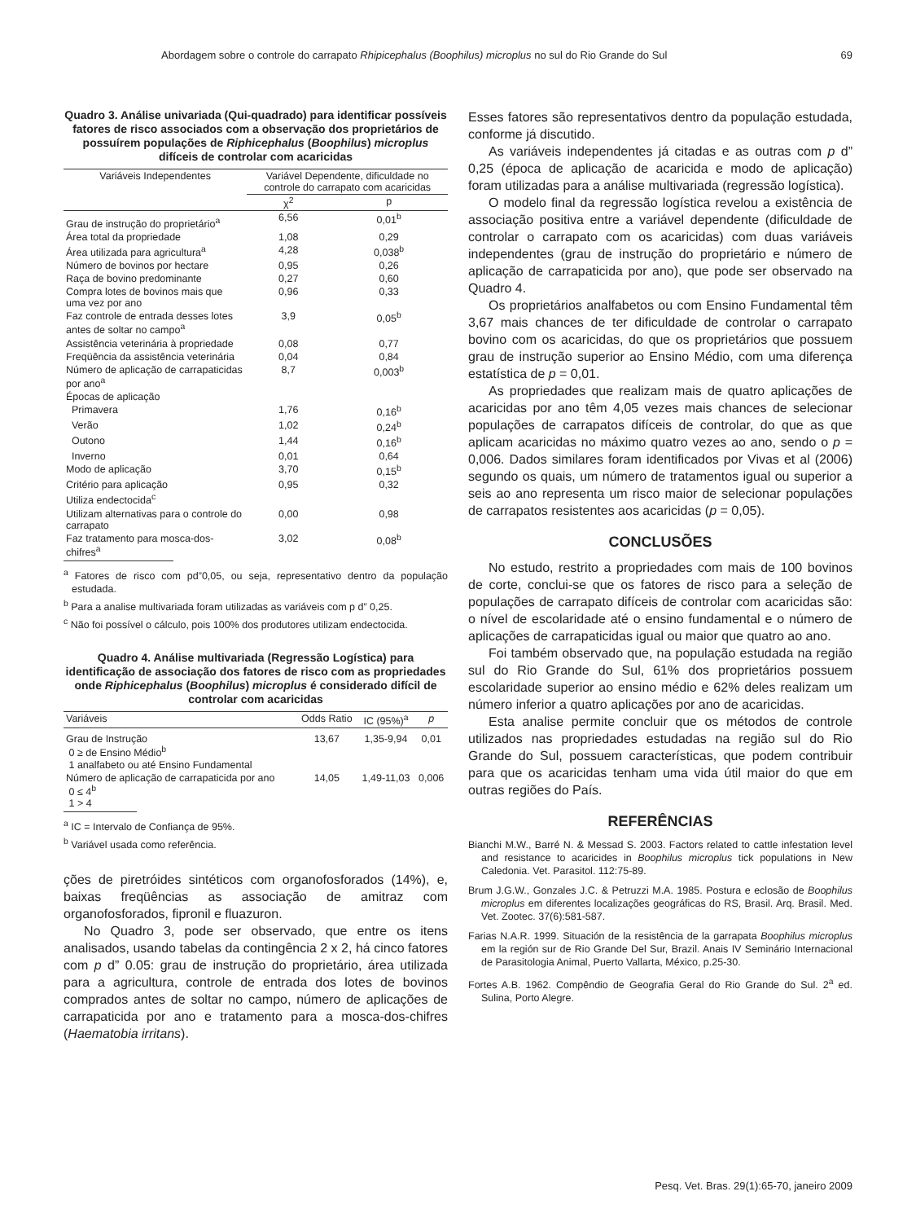Abordagem sobre o controle do carrapato Rhipicephalus (Boophilus) microplus no sul do Rio Grande do Sul 69
Quadro 3. Análise univariada (Qui-quadrado) para identificar possíveis fatores de risco associados com a observação dos proprietários de possuírem populações de Riphicephalus (Boophilus) microplus difíceis de controlar com acaricidas
| Variáveis Independentes | Variável Dependente, dificuldade no controle do carrapato com acaricidas | |
| --- | --- | --- |
| | χ<sup>2</sup> | p |
| Grau de instrução do proprietário<sup>a</sup> | 6,56 | 0,01<sup>b</sup> |
| Área total da propriedade | 1,08 | 0,29 |
| Área utilizada para agricultura<sup>a</sup> | 4,28 | 0,038<sup>b</sup> |
| Número de bovinos por hectare | 0,95 | 0,26 |
| Raça de bovino predominante | 0,27 | 0,60 |
| Compra lotes de bovinos mais que uma vez por ano | 0,96 | 0,33 |
| Faz controle de entrada desses lotes antes de soltar no campo<sup>a</sup> | 3,9 | 0,05<sup>b</sup> |
| Assistência veterinária à propriedade | 0,08 | 0,77 |
| Freqüência da assistência veterinária | 0,04 | 0,84 |
| Número de aplicação de carrapaticidas por ano<sup>a</sup> | 8,7 | 0,003<sup>b</sup> |
| Épocas de aplicação | | |
| Primavera | 1,76 | 0,16<sup>b</sup> |
| Verão | 1,02 | 0,24<sup>b</sup> |
| Outono | 1,44 | 0,16<sup>b</sup> |
| Inverno | 0,01 | 0,64 |
| Modo de aplicação | 3,70 | 0,15<sup>b</sup> |
| Critério para aplicação | 0,95 | 0,32 |
| Utiliza endectocida<sup>c</sup> | | |
| Utilizam alternativas para o controle do carrapato | 0,00 | 0,98 |
| Faz tratamento para mosca-dos-chifres<sup>a</sup> | 3,02 | 0,08<sup>b</sup> |
<sup>a</sup> Fatores de risco com pd”0,05, ou seja, representativo dentro da população estudada.
<sup>b</sup> Para a analise multivariada foram utilizadas as variáveis com p d” 0,25.
<sup>c</sup> Não foi possível o cálculo, pois 100% dos produtores utilizam endectocida.
Quadro 4. Análise multivariada (Regressão Logística) para identificação de associação dos fatores de risco com as propriedades onde Riphicephalus (Boophilus) microplus é considerado difícil de controlar com acaricidas
| Variáveis | Odds Ratio | IC (95%)<sup>a</sup> | p |
| --- | --- | --- | --- |
| Grau de Instrução 0 ≥ de Ensino Médio<sup>b</sup> 1 analfabeto ou até Ensino Fundamental | 13,67 | 1,35-9,94 | 0,01 |
| Número de aplicação de carrapaticida por ano 0 ≤ 4<sup>b</sup> 1 > 4 | 14,05 | 1,49-11,03 | 0,006 |
<sup>a</sup> IC = Intervalo de Confiança de 95%.
<sup>b</sup> Variável usada como referência.
ções de piretróides sintéticos com organofosforados (14%), e, baixas freqüências as associação de amitraz com organofosforados, fipronil e fluazuron.
No Quadro 3, pode ser observado, que entre os itens analisados, usando tabelas da contingência 2 x 2, há cinco fatores com p d” 0.05: grau de instrução do proprietário, área utilizada para a agricultura, controle de entrada dos lotes de bovinos comprados antes de soltar no campo, número de aplicações de carrapaticida por ano e tratamento para a mosca-dos-chifres (Haematobia irritans).
Esses fatores são representativos dentro da população estudada, conforme já discutido.
As variáveis independentes já citadas e as outras com p d” 0,25 (época de aplicação de acaricida e modo de aplicação) foram utilizadas para a análise multivariada (regressão logística).
O modelo final da regressão logística revelou a existência de associação positiva entre a variável dependente (dificuldade de controlar o carrapato com os acaricidas) com duas variáveis independentes (grau de instrução do proprietário e número de aplicação de carrapaticida por ano), que pode ser observado na Quadro 4.
Os proprietários analfabetos ou com Ensino Fundamental têm 3,67 mais chances de ter dificuldade de controlar o carrapato bovino com os acaricidas, do que os proprietários que possuem grau de instrução superior ao Ensino Médio, com uma diferença estatística de p = 0,01.
As propriedades que realizam mais de quatro aplicações de acaricidas por ano têm 4,05 vezes mais chances de selecionar populações de carrapatos difíceis de controlar, do que as que aplicam acaricidas no máximo quatro vezes ao ano, sendo o p = 0,006. Dados similares foram identificados por Vivas et al (2006) segundo os quais, um número de tratamentos igual ou superior a seis ao ano representa um risco maior de selecionar populações de carrapatos resistentes aos acaricidas (p = 0,05).
CONCLUSÕES
No estudo, restrito a propriedades com mais de 100 bovinos de corte, conclui-se que os fatores de risco para a seleção de populações de carrapato difíceis de controlar com acaricidas são: o nível de escolaridade até o ensino fundamental e o número de aplicações de carrapaticidas igual ou maior que quatro ao ano.
Foi também observado que, na população estudada na região sul do Rio Grande do Sul, 61% dos proprietários possuem escolaridade superior ao ensino médio e 62% deles realizam um número inferior a quatro aplicações por ano de acaricidas.
Esta analise permite concluir que os métodos de controle utilizados nas propriedades estudadas na região sul do Rio Grande do Sul, possuem características, que podem contribuir para que os acaricidas tenham uma vida útil maior do que em outras regiões do País.
REFERÊNCIAS
Bianchi M.W., Barré N. & Messad S. 2003. Factors related to cattle infestation level and resistance to acaricides in Boophilus microplus tick populations in New Caledonia. Vet. Parasitol. 112:75-89.
Brum J.G.W., Gonzales J.C. & Petruzzi M.A. 1985. Postura e eclosão de Boophilus microplus em diferentes localizações geográficas do RS, Brasil. Arq. Brasil. Med. Vet. Zootec. 37(6):581-587.
Farias N.A.R. 1999. Situación de la resistência de la garrapata Boophilus microplus em la región sur de Rio Grande Del Sur, Brazil. Anais IV Seminário Internacional de Parasitologia Animal, Puerto Vallarta, México, p.25-30.
Fortes A.B. 1962. Compêndio de Geografia Geral do Rio Grande do Sul. 2<sup>a</sup> ed. Sulina, Porto Alegre.
Pesq. Vet. Bras. 29(1):65-70, janeiro 2009